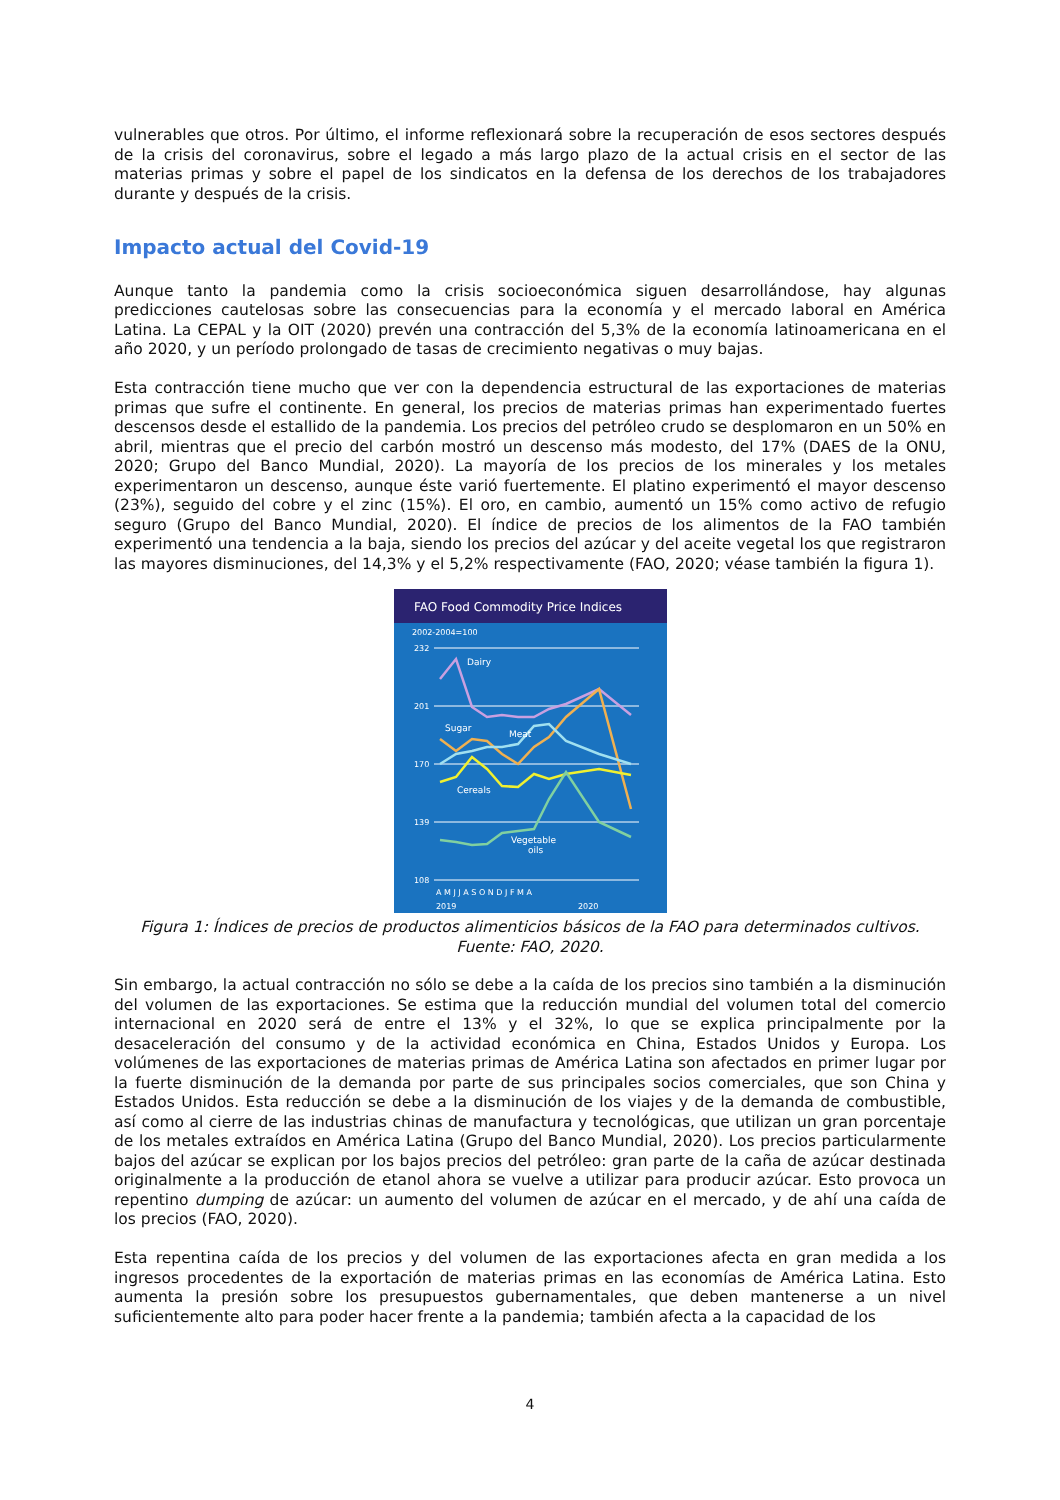vulnerables que otros. Por último, el informe reflexionará sobre la recuperación de esos sectores después de la crisis del coronavirus, sobre el legado a más largo plazo de la actual crisis en el sector de las materias primas y sobre el papel de los sindicatos en la defensa de los derechos de los trabajadores durante y después de la crisis.
Impacto actual del Covid-19
Aunque tanto la pandemia como la crisis socioeconómica siguen desarrollándose, hay algunas predicciones cautelosas sobre las consecuencias para la economía y el mercado laboral en América Latina. La CEPAL y la OIT (2020) prevén una contracción del 5,3% de la economía latinoamericana en el año 2020, y un período prolongado de tasas de crecimiento negativas o muy bajas.
Esta contracción tiene mucho que ver con la dependencia estructural de las exportaciones de materias primas que sufre el continente. En general, los precios de materias primas han experimentado fuertes descensos desde el estallido de la pandemia. Los precios del petróleo crudo se desplomaron en un 50% en abril, mientras que el precio del carbón mostró un descenso más modesto, del 17% (DAES de la ONU, 2020; Grupo del Banco Mundial, 2020). La mayoría de los precios de los minerales y los metales experimentaron un descenso, aunque éste varió fuertemente. El platino experimentó el mayor descenso (23%), seguido del cobre y el zinc (15%). El oro, en cambio, aumentó un 15% como activo de refugio seguro (Grupo del Banco Mundial, 2020). El índice de precios de los alimentos de la FAO también experimentó una tendencia a la baja, siendo los precios del azúcar y del aceite vegetal los que registraron las mayores disminuciones, del 14,3% y el 5,2% respectivamente (FAO, 2020; véase también la figura 1).
FAO Food Commodity Price Indices
2002-2004=100
232
201
170
139
108
Dairy
Sugar
Meat
Cereals
Vegetable
oils
A M J J A S O N D J F M A
2019
2020
Figura 1: Índices de precios de productos alimenticios básicos de la FAO para determinados cultivos.
Fuente: FAO, 2020.
Sin embargo, la actual contracción no sólo se debe a la caída de los precios sino también a la disminución del volumen de las exportaciones. Se estima que la reducción mundial del volumen total del comercio internacional en 2020 será de entre el 13% y el 32%, lo que se explica principalmente por la desaceleración del consumo y de la actividad económica en China, Estados Unidos y Europa. Los volúmenes de las exportaciones de materias primas de América Latina son afectados en primer lugar por la fuerte disminución de la demanda por parte de sus principales socios comerciales, que son China y Estados Unidos. Esta reducción se debe a la disminución de los viajes y de la demanda de combustible, así como al cierre de las industrias chinas de manufactura y tecnológicas, que utilizan un gran porcentaje de los metales extraídos en América Latina (Grupo del Banco Mundial, 2020). Los precios particularmente bajos del azúcar se explican por los bajos precios del petróleo: gran parte de la caña de azúcar destinada originalmente a la producción de etanol ahora se vuelve a utilizar para producir azúcar. Esto provoca un repentino dumping de azúcar: un aumento del volumen de azúcar en el mercado, y de ahí una caída de los precios (FAO, 2020).
Esta repentina caída de los precios y del volumen de las exportaciones afecta en gran medida a los ingresos procedentes de la exportación de materias primas en las economías de América Latina. Esto aumenta la presión sobre los presupuestos gubernamentales, que deben mantenerse a un nivel suficientemente alto para poder hacer frente a la pandemia; también afecta a la capacidad de los
4